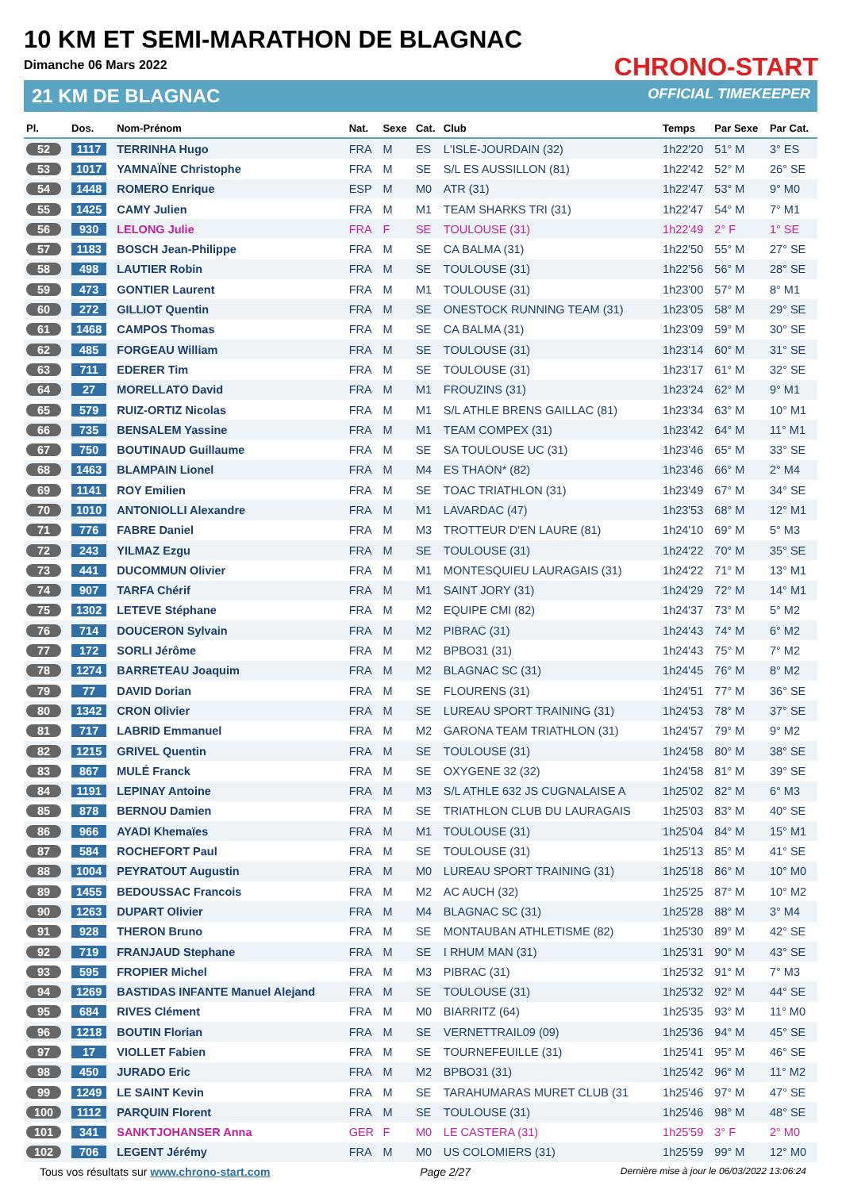10 KM ET SEMI-MARATHON DE BLAGNAC
Dimanche 06 Mars 2022
21 KM DE BLAGNAC
CHRONO-START
OFFICIAL TIMEKEEPER
| Pl. | Dos. | Nom-Prénom | Nat. | Sexe | Cat. | Club | Temps | Par Sexe | Par Cat. |
| --- | --- | --- | --- | --- | --- | --- | --- | --- | --- |
| 52 | 1117 | TERRINHA Hugo | FRA | M | ES | L'ISLE-JOURDAIN (32) | 1h22'20 | 51° M | 3° ES |
| 53 | 1017 | YAMNAÏNE Christophe | FRA | M | SE | S/L ES AUSSILLON (81) | 1h22'42 | 52° M | 26° SE |
| 54 | 1448 | ROMERO Enrique | ESP | M | M0 | ATR (31) | 1h22'47 | 53° M | 9° M0 |
| 55 | 1425 | CAMY Julien | FRA | M | M1 | TEAM SHARKS TRI (31) | 1h22'47 | 54° M | 7° M1 |
| 56 | 930 | LELONG Julie | FRA | F | SE | TOULOUSE (31) | 1h22'49 | 2° F | 1° SE |
| 57 | 1183 | BOSCH Jean-Philippe | FRA | M | SE | CA BALMA (31) | 1h22'50 | 55° M | 27° SE |
| 58 | 498 | LAUTIER Robin | FRA | M | SE | TOULOUSE (31) | 1h22'56 | 56° M | 28° SE |
| 59 | 473 | GONTIER Laurent | FRA | M | M1 | TOULOUSE (31) | 1h23'00 | 57° M | 8° M1 |
| 60 | 272 | GILLIOT Quentin | FRA | M | SE | ONESTOCK RUNNING TEAM (31) | 1h23'05 | 58° M | 29° SE |
| 61 | 1468 | CAMPOS Thomas | FRA | M | SE | CA BALMA (31) | 1h23'09 | 59° M | 30° SE |
| 62 | 485 | FORGEAU William | FRA | M | SE | TOULOUSE (31) | 1h23'14 | 60° M | 31° SE |
| 63 | 711 | EDERER Tim | FRA | M | SE | TOULOUSE (31) | 1h23'17 | 61° M | 32° SE |
| 64 | 27 | MORELLATO David | FRA | M | M1 | FROUZINS (31) | 1h23'24 | 62° M | 9° M1 |
| 65 | 579 | RUIZ-ORTIZ Nicolas | FRA | M | M1 | S/L ATHLE BRENS GAILLAC (81) | 1h23'34 | 63° M | 10° M1 |
| 66 | 735 | BENSALEM Yassine | FRA | M | M1 | TEAM COMPEX (31) | 1h23'42 | 64° M | 11° M1 |
| 67 | 750 | BOUTINAUD Guillaume | FRA | M | SE | SA TOULOUSE UC (31) | 1h23'46 | 65° M | 33° SE |
| 68 | 1463 | BLAMPAIN Lionel | FRA | M | M4 | ES THAON* (82) | 1h23'46 | 66° M | 2° M4 |
| 69 | 1141 | ROY Emilien | FRA | M | SE | TOAC TRIATHLON (31) | 1h23'49 | 67° M | 34° SE |
| 70 | 1010 | ANTONIOLLI Alexandre | FRA | M | M1 | LAVARDAC (47) | 1h23'53 | 68° M | 12° M1 |
| 71 | 776 | FABRE Daniel | FRA | M | M3 | TROTTEUR D'EN LAURE (81) | 1h24'10 | 69° M | 5° M3 |
| 72 | 243 | YILMAZ Ezgu | FRA | M | SE | TOULOUSE (31) | 1h24'22 | 70° M | 35° SE |
| 73 | 441 | DUCOMMUN Olivier | FRA | M | M1 | MONTESQUIEU LAURAGAIS (31) | 1h24'22 | 71° M | 13° M1 |
| 74 | 907 | TARFA Chérif | FRA | M | M1 | SAINT JORY (31) | 1h24'29 | 72° M | 14° M1 |
| 75 | 1302 | LETEVE Stéphane | FRA | M | M2 | EQUIPE CMI (82) | 1h24'37 | 73° M | 5° M2 |
| 76 | 714 | DOUCERON Sylvain | FRA | M | M2 | PIBRAC (31) | 1h24'43 | 74° M | 6° M2 |
| 77 | 172 | SORLI Jérôme | FRA | M | M2 | BPBO31 (31) | 1h24'43 | 75° M | 7° M2 |
| 78 | 1274 | BARRETEAU Joaquim | FRA | M | M2 | BLAGNAC SC (31) | 1h24'45 | 76° M | 8° M2 |
| 79 | 77 | DAVID Dorian | FRA | M | SE | FLOURENS (31) | 1h24'51 | 77° M | 36° SE |
| 80 | 1342 | CRON Olivier | FRA | M | SE | LUREAU SPORT TRAINING (31) | 1h24'53 | 78° M | 37° SE |
| 81 | 717 | LABRID Emmanuel | FRA | M | M2 | GARONA TEAM TRIATHLON (31) | 1h24'57 | 79° M | 9° M2 |
| 82 | 1215 | GRIVEL Quentin | FRA | M | SE | TOULOUSE (31) | 1h24'58 | 80° M | 38° SE |
| 83 | 867 | MULÉ Franck | FRA | M | SE | OXYGENE 32 (32) | 1h24'58 | 81° M | 39° SE |
| 84 | 1191 | LEPINAY Antoine | FRA | M | M3 | S/L ATHLE 632 JS CUGNALAISE A | 1h25'02 | 82° M | 6° M3 |
| 85 | 878 | BERNOU Damien | FRA | M | SE | TRIATHLON CLUB DU LAURAGAIS | 1h25'03 | 83° M | 40° SE |
| 86 | 966 | AYADI Khemaïes | FRA | M | M1 | TOULOUSE (31) | 1h25'04 | 84° M | 15° M1 |
| 87 | 584 | ROCHEFORT Paul | FRA | M | SE | TOULOUSE (31) | 1h25'13 | 85° M | 41° SE |
| 88 | 1004 | PEYRATOUT Augustin | FRA | M | M0 | LUREAU SPORT TRAINING (31) | 1h25'18 | 86° M | 10° M0 |
| 89 | 1455 | BEDOUSSAC Francois | FRA | M | M2 | AC AUCH (32) | 1h25'25 | 87° M | 10° M2 |
| 90 | 1263 | DUPART Olivier | FRA | M | M4 | BLAGNAC SC (31) | 1h25'28 | 88° M | 3° M4 |
| 91 | 928 | THERON Bruno | FRA | M | SE | MONTAUBAN ATHLETISME (82) | 1h25'30 | 89° M | 42° SE |
| 92 | 719 | FRANJAUD Stephane | FRA | M | SE | I RHUM MAN (31) | 1h25'31 | 90° M | 43° SE |
| 93 | 595 | FROPIER Michel | FRA | M | M3 | PIBRAC (31) | 1h25'32 | 91° M | 7° M3 |
| 94 | 1269 | BASTIDAS INFANTE Manuel Alejand | FRA | M | SE | TOULOUSE (31) | 1h25'32 | 92° M | 44° SE |
| 95 | 684 | RIVES Clément | FRA | M | M0 | BIARRITZ (64) | 1h25'35 | 93° M | 11° M0 |
| 96 | 1218 | BOUTIN Florian | FRA | M | SE | VERNETTRAIL09 (09) | 1h25'36 | 94° M | 45° SE |
| 97 | 17 | VIOLLET Fabien | FRA | M | SE | TOURNEFEUILLE (31) | 1h25'41 | 95° M | 46° SE |
| 98 | 450 | JURADO Eric | FRA | M | M2 | BPBO31 (31) | 1h25'42 | 96° M | 11° M2 |
| 99 | 1249 | LE SAINT Kevin | FRA | M | SE | TARAHUMARAS MURET CLUB (31 | 1h25'46 | 97° M | 47° SE |
| 100 | 1112 | PARQUIN Florent | FRA | M | SE | TOULOUSE (31) | 1h25'46 | 98° M | 48° SE |
| 101 | 341 | SANKTJOHANSER Anna | GER | F | M0 | LE CASTERA (31) | 1h25'59 | 3° F | 2° M0 |
| 102 | 706 | LEGENT Jérémy | FRA | M | M0 | US COLOMIERS (31) | 1h25'59 | 99° M | 12° M0 |
Tous vos résultats sur www.chrono-start.com Page 2/27 Dernière mise à jour le 06/03/2022 13:06:24